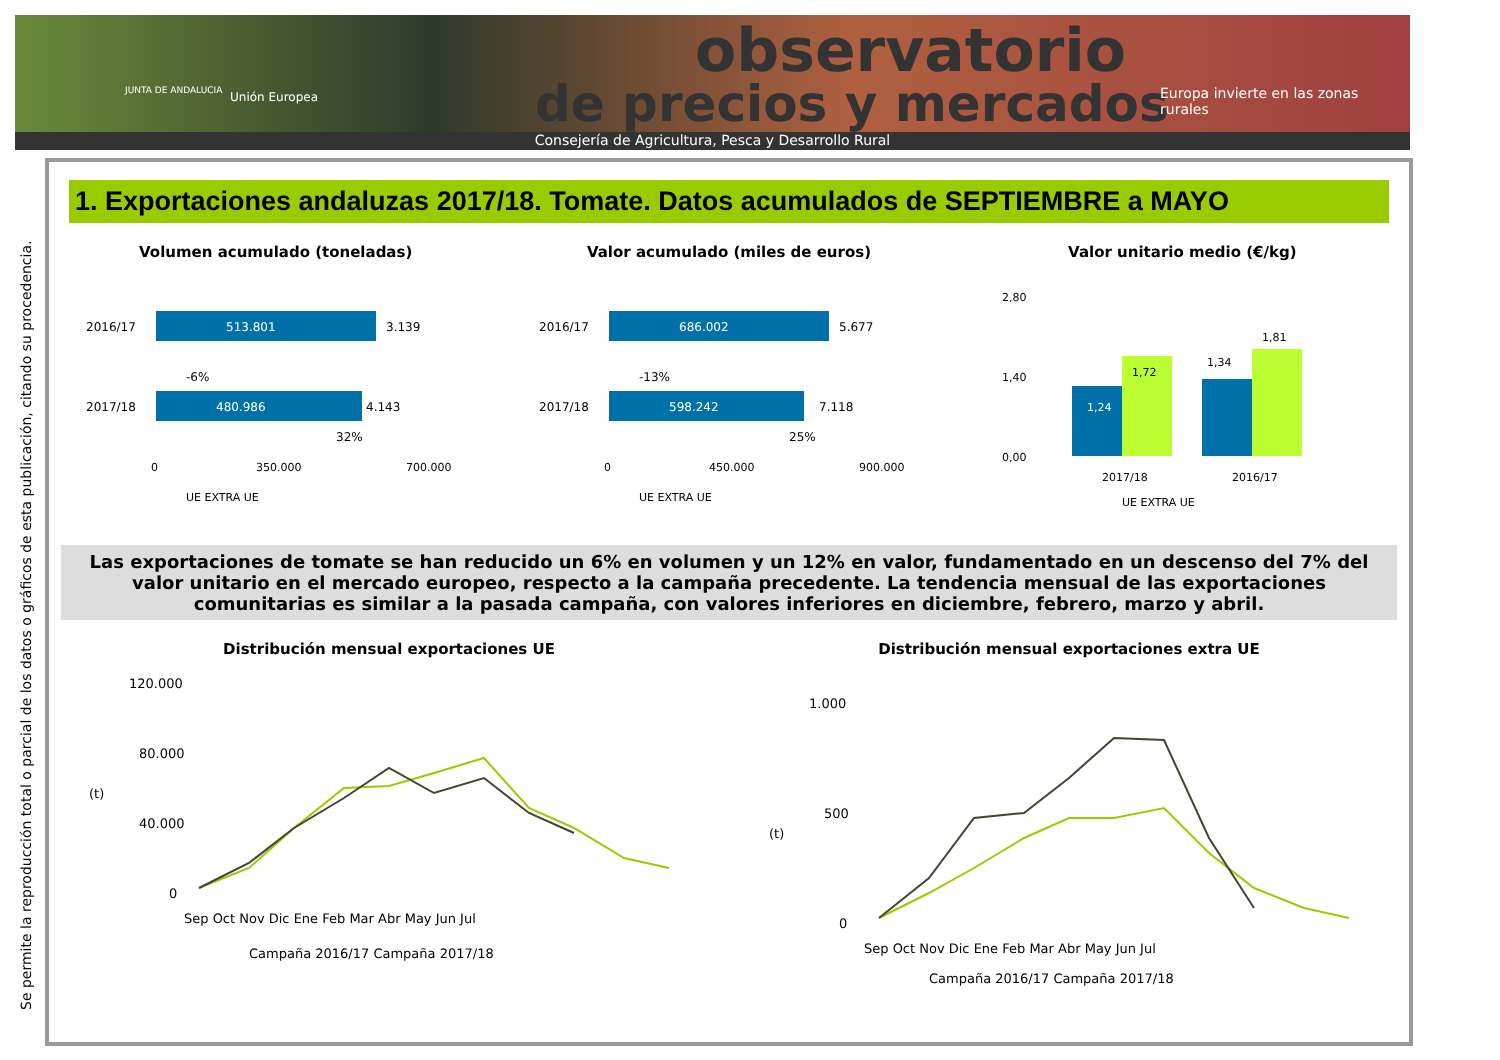observatorio
de precios y mercados
JUNTA DE ANDALUCIA Unión Europea
Europa invierte en las zonas rurales
Consejería de Agricultura, Pesca y Desarrollo Rural
Se permite la reproducción total o parcial de los datos o gráficos de esta publicación, citando su procedencia.
1. Exportaciones andaluzas 2017/18. Tomate. Datos acumulados de SEPTIEMBRE a MAYO
Volumen acumulado (toneladas)
2016/17
513.801
3.139
-6%
2017/18
480.986
4.143
32%
0
350.000
700.000
UE EXTRA UE
Valor acumulado (miles de euros)
2016/17
686.002
5.677
-13%
2017/18
598.242
7.118
25%
0
450.000
900.000
UE EXTRA UE
Valor unitario medio (€/kg)
2,80
1,40
0,00
1,24
1,72
1,34
1,81
2017/18
2016/17
UE EXTRA UE
Las exportaciones de tomate se han reducido un 6% en volumen y un 12% en valor, fundamentado en un descenso del 7% del valor unitario en el mercado europeo, respecto a la campaña precedente. La tendencia mensual de las exportaciones comunitarias es similar a la pasada campaña, con valores inferiores en diciembre, febrero, marzo y abril.
Distribución mensual exportaciones UE
120.000
80.000
40.000
0
(t)
Sep Oct Nov Dic Ene Feb Mar Abr May Jun Jul
Campaña 2016/17 Campaña 2017/18
Distribución mensual exportaciones extra UE
1.000
500
0
(t)
Sep Oct Nov Dic Ene Feb Mar Abr May Jun Jul
Campaña 2016/17 Campaña 2017/18